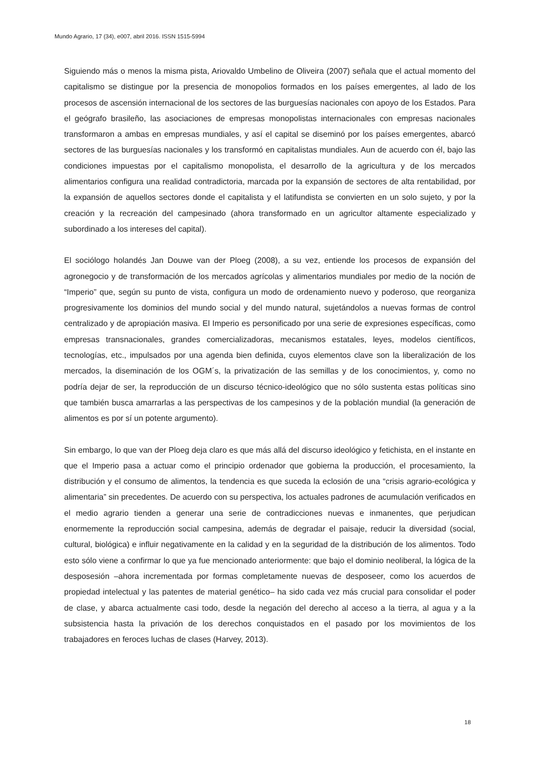Mundo Agrario, 17 (34), e007, abril 2016. ISSN 1515-5994
Siguiendo más o menos la misma pista, Ariovaldo Umbelino de Oliveira (2007) señala que el actual momento del capitalismo se distingue por la presencia de monopolios formados en los países emergentes, al lado de los procesos de ascensión internacional de los sectores de las burguesías nacionales con apoyo de los Estados. Para el geógrafo brasileño, las asociaciones de empresas monopolistas internacionales con empresas nacionales transformaron a ambas en empresas mundiales, y así el capital se diseminó por los países emergentes, abarcó sectores de las burguesías nacionales y los transformó en capitalistas mundiales. Aun de acuerdo con él, bajo las condiciones impuestas por el capitalismo monopolista, el desarrollo de la agricultura y de los mercados alimentarios configura una realidad contradictoria, marcada por la expansión de sectores de alta rentabilidad, por la expansión de aquellos sectores donde el capitalista y el latifundista se convierten en un solo sujeto, y por la creación y la recreación del campesinado (ahora transformado en un agricultor altamente especializado y subordinado a los intereses del capital).
El sociólogo holandés Jan Douwe van der Ploeg (2008), a su vez, entiende los procesos de expansión del agronegocio y de transformación de los mercados agrícolas y alimentarios mundiales por medio de la noción de “Imperio” que, según su punto de vista, configura un modo de ordenamiento nuevo y poderoso, que reorganiza progresivamente los dominios del mundo social y del mundo natural, sujetándolos a nuevas formas de control centralizado y de apropiación masiva. El Imperio es personificado por una serie de expresiones específicas, como empresas transnacionales, grandes comercializadoras, mecanismos estatales, leyes, modelos científicos, tecnologías, etc., impulsados por una agenda bien definida, cuyos elementos clave son la liberalización de los mercados, la diseminación de los OGM´s, la privatización de las semillas y de los conocimientos, y, como no podría dejar de ser, la reproducción de un discurso técnico-ideológico que no sólo sustenta estas políticas sino que también busca amarrarlas a las perspectivas de los campesinos y de la población mundial (la generación de alimentos es por sí un potente argumento).
Sin embargo, lo que van der Ploeg deja claro es que más allá del discurso ideológico y fetichista, en el instante en que el Imperio pasa a actuar como el principio ordenador que gobierna la producción, el procesamiento, la distribución y el consumo de alimentos, la tendencia es que suceda la eclosión de una “crisis agrario-ecológica y alimentaria” sin precedentes. De acuerdo con su perspectiva, los actuales padrones de acumulación verificados en el medio agrario tienden a generar una serie de contradicciones nuevas e inmanentes, que perjudican enormemente la reproducción social campesina, además de degradar el paisaje, reducir la diversidad (social, cultural, biológica) e influir negativamente en la calidad y en la seguridad de la distribución de los alimentos. Todo esto sólo viene a confirmar lo que ya fue mencionado anteriormente: que bajo el dominio neoliberal, la lógica de la desposesión –ahora incrementada por formas completamente nuevas de desposeer, como los acuerdos de propiedad intelectual y las patentes de material genético– ha sido cada vez más crucial para consolidar el poder de clase, y abarca actualmente casi todo, desde la negación del derecho al acceso a la tierra, al agua y a la subsistencia hasta la privación de los derechos conquistados en el pasado por los movimientos de los trabajadores en feroces luchas de clases (Harvey, 2013).
18